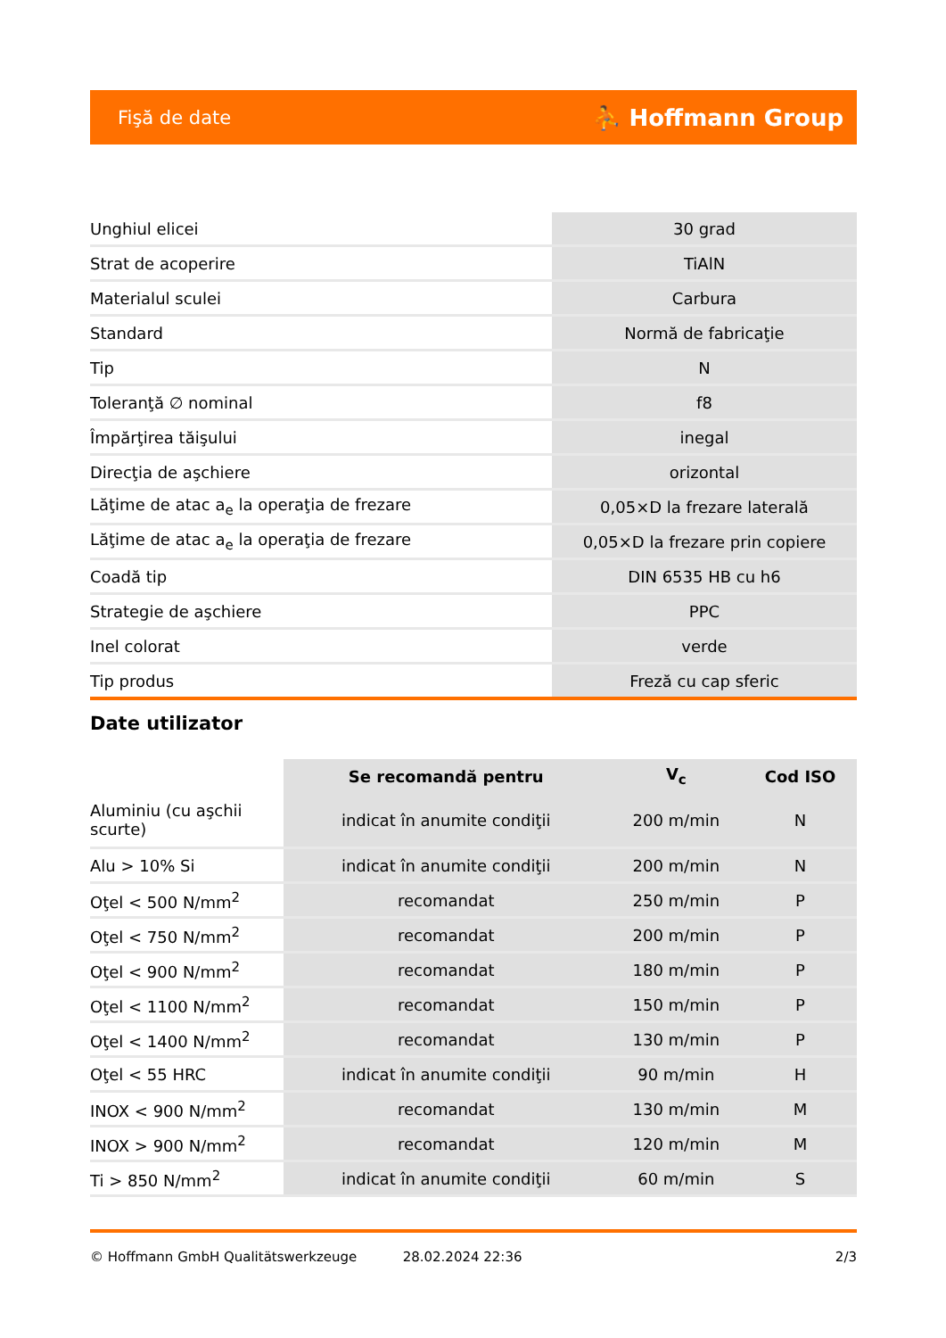Fişă de date ⛹ Hoffmann Group
| Unghiul elicei | 30 grad |
| Strat de acoperire | TiAlN |
| Materialul sculei | Carbura |
| Standard | Normă de fabricaţie |
| Tip | N |
| Toleranţă ∅ nominal | f8 |
| Împărţirea tăişului | inegal |
| Direcţia de aşchiere | orizontal |
| Lăţime de atac a<sub>e</sub> la operaţia de frezare | 0,05×D la frezare laterală |
| Lăţime de atac a<sub>e</sub> la operaţia de frezare | 0,05×D la frezare prin copiere |
| Coadă tip | DIN 6535 HB cu h6 |
| Strategie de aşchiere | PPC |
| Inel colorat | verde |
| Tip produs | Freză cu cap sferic |
Date utilizator
| | Se recomandă pentru | V<sub>c</sub> | Cod ISO |
| --- | --- | --- | --- |
| Aluminiu (cu aşchii scurte) | indicat în anumite condiţii | 200 m/min | N |
| Alu > 10% Si | indicat în anumite condiţii | 200 m/min | N |
| Oţel < 500 N/mm<sup>2</sup> | recomandat | 250 m/min | P |
| Oţel < 750 N/mm<sup>2</sup> | recomandat | 200 m/min | P |
| Oţel < 900 N/mm<sup>2</sup> | recomandat | 180 m/min | P |
| Oţel < 1100 N/mm<sup>2</sup> | recomandat | 150 m/min | P |
| Oţel < 1400 N/mm<sup>2</sup> | recomandat | 130 m/min | P |
| Oţel < 55 HRC | indicat în anumite condiţii | 90 m/min | H |
| INOX < 900 N/mm<sup>2</sup> | recomandat | 130 m/min | M |
| INOX > 900 N/mm<sup>2</sup> | recomandat | 120 m/min | M |
| Ti > 850 N/mm<sup>2</sup> | indicat în anumite condiţii | 60 m/min | S |
© Hoffmann GmbH Qualitätswerkzeuge 28.02.2024 22:36 2/3